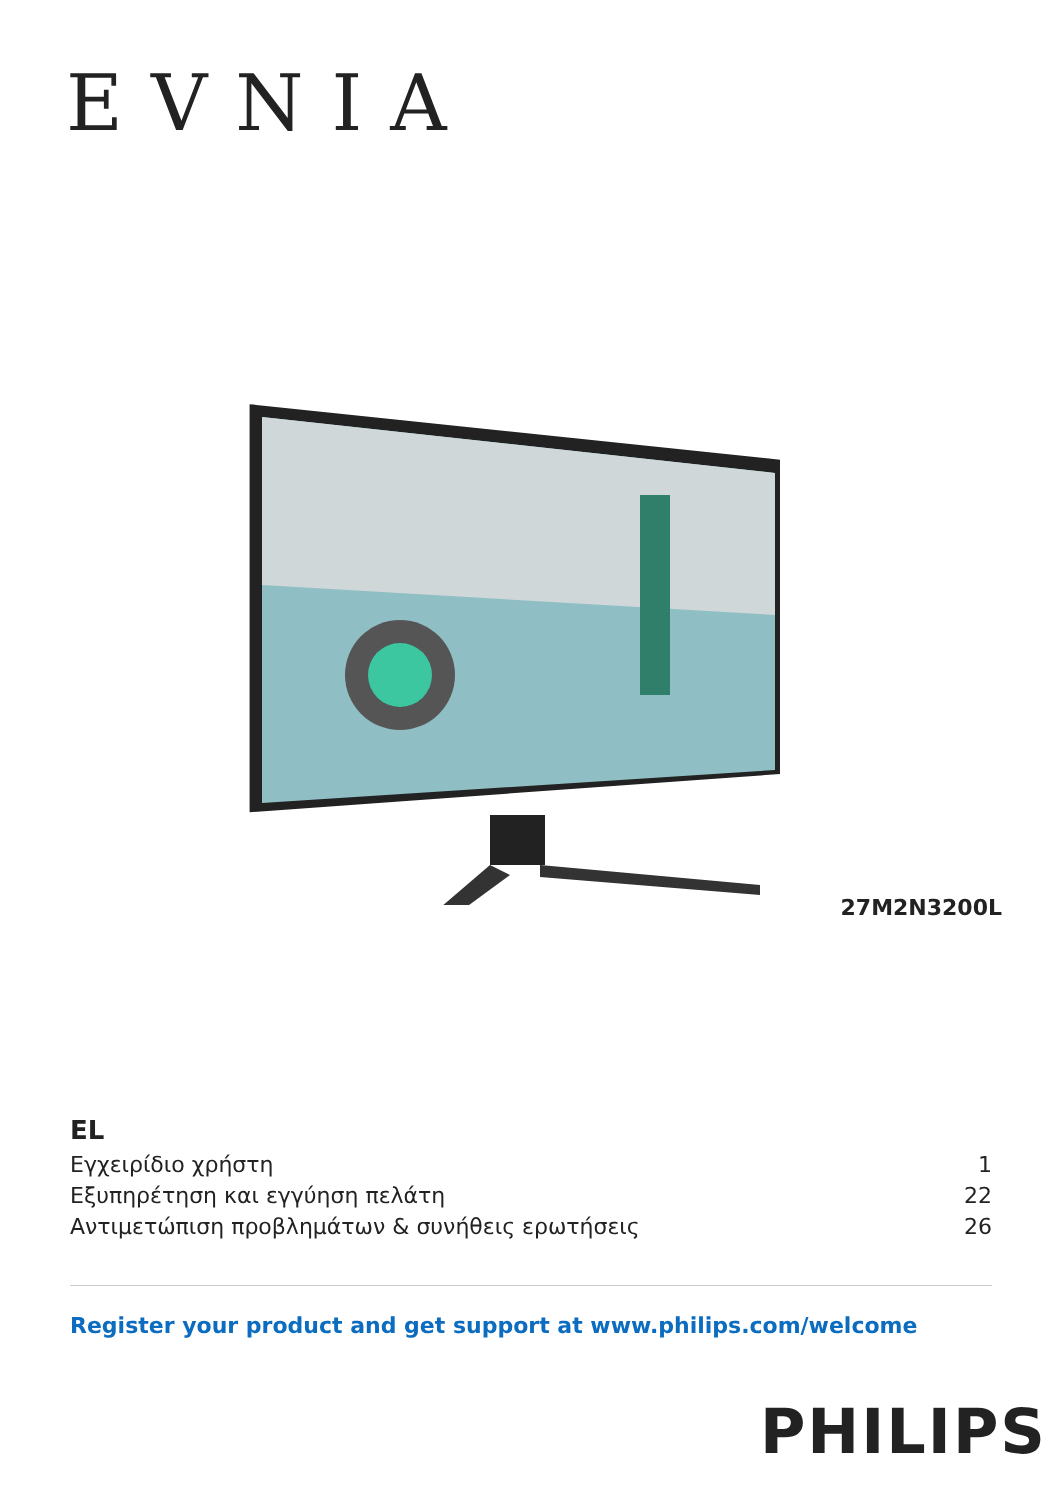EVNIA
27M2N3200L
EL
Εγχειρίδιο χρήστη 1
Εξυπηρέτηση και εγγύηση πελάτη 22
Αντιμετώπιση προβλημάτων & συνήθεις ερωτήσεις 26
Register your product and get support at www.philips.com/welcome
PHILIPS